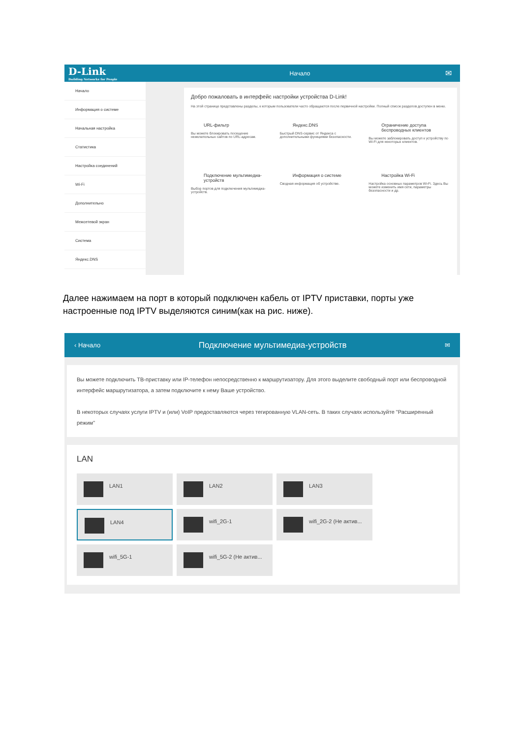D-Link
Building Networks for People
Начало
✉
Начало
Информация о системе
Начальная настройка
Статистика
Настройка соединений
Wi-Fi
Дополнительно
Межсетевой экран
Система
Яндекс.DNS
Добро пожаловать в интерфейс настройки устройства D-Link!
На этой странице представлены разделы, к которым пользователи часто обращаются после первичной настройки. Полный список разделов доступен в меню.
URL-фильтр
Вы можете блокировать посещение нежелательных сайтов по URL-адресам.
Яндекс.DNS
Быстрый DNS-сервис от Яндекса с дополнительными функциями безопасности.
Ограничение доступа беспроводных клиентов
Вы можете заблокировать доступ к устройству по Wi-Fi для некоторых клиентов.
Подключение мультимедиа-устройств
Выбор портов для подключения мультимедиа-устройств.
Информация о системе
Сводная информация об устройстве.
Настройка Wi-Fi
Настройка основных параметров Wi-Fi. Здесь Вы можете изменить имя сети, параметры безопасности и др.
Далее нажимаем на порт в который подключен кабель от IPTV приставки, порты уже настроенные под IPTV выделяются синим(как на рис. ниже).
‹ Начало
Подключение мультимедиа-устройств
✉
Вы можете подключить ТВ-приставку или IP-телефон непосредственно к маршрутизатору. Для этого выделите свободный порт или беспроводной интерфейс маршрутизатора, а затем подключите к нему Ваше устройство.
В некоторых случаях услуги IPTV и (или) VoIP предоставляются через тегированную VLAN-сеть. В таких случаях используйте "Расширенный режим"
LAN
LAN1
LAN2
LAN3
LAN4
wifi_2G-1
wifi_2G-2 (Не актив...
wifi_5G-1
wifi_5G-2 (Не актив...